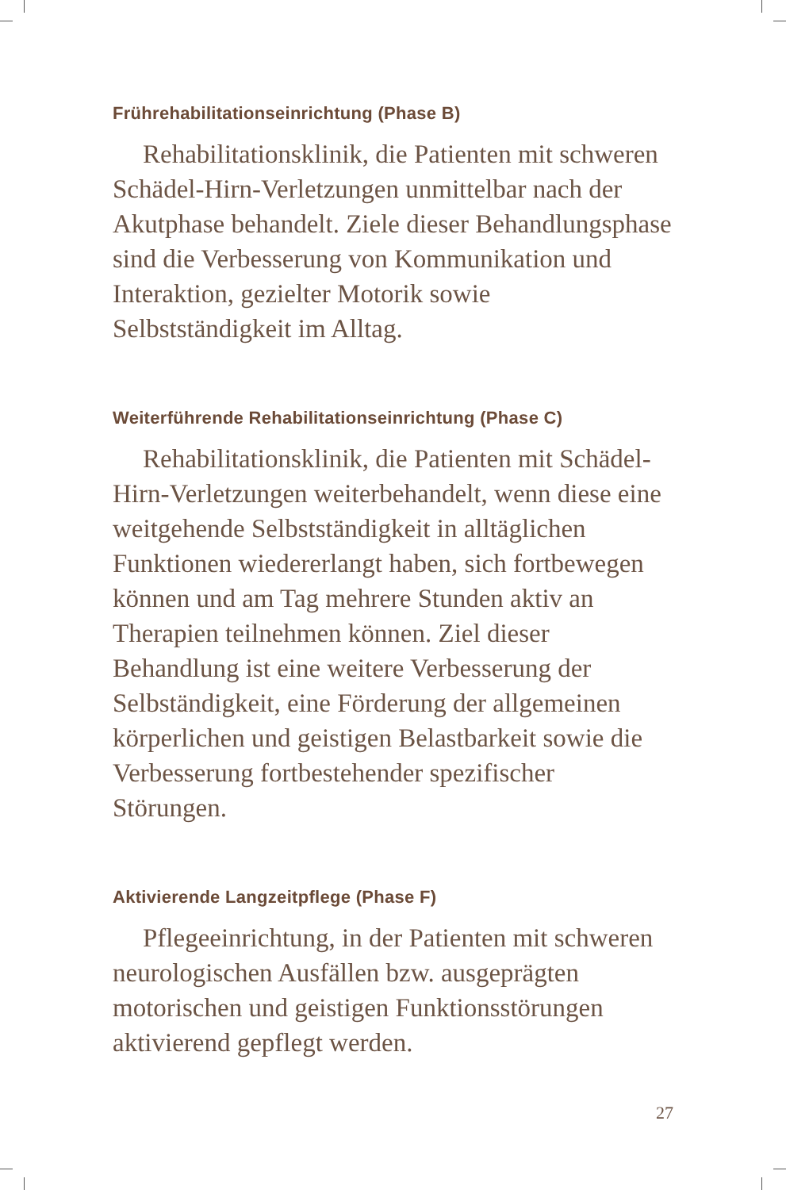Frührehabilitationseinrichtung (Phase B)
Rehabilitationsklinik, die Patienten mit schweren Schädel-Hirn-Verletzungen unmittelbar nach der Akutphase behandelt. Ziele dieser Behandlungsphase sind die Verbesserung von Kommunikation und Interaktion, gezielter Motorik sowie Selbstständigkeit im Alltag.
Weiterführende Rehabilitationseinrichtung (Phase C)
Rehabilitationsklinik, die Patienten mit Schädel-Hirn-Verletzungen weiterbehandelt, wenn diese eine weitgehende Selbstständigkeit in alltäglichen Funktionen wiedererlangt haben, sich fortbewegen können und am Tag mehrere Stunden aktiv an Therapien teilnehmen können. Ziel dieser Behandlung ist eine weitere Verbesserung der Selbständigkeit, eine Förderung der allgemeinen körperlichen und geistigen Belastbarkeit sowie die Verbesserung fortbestehender spezifischer Störungen.
Aktivierende Langzeitpflege (Phase F)
Pflegeeinrichtung, in der Patienten mit schweren neurologischen Ausfällen bzw. ausgeprägten motorischen und geistigen Funktionsstörungen aktivierend gepflegt werden.
27